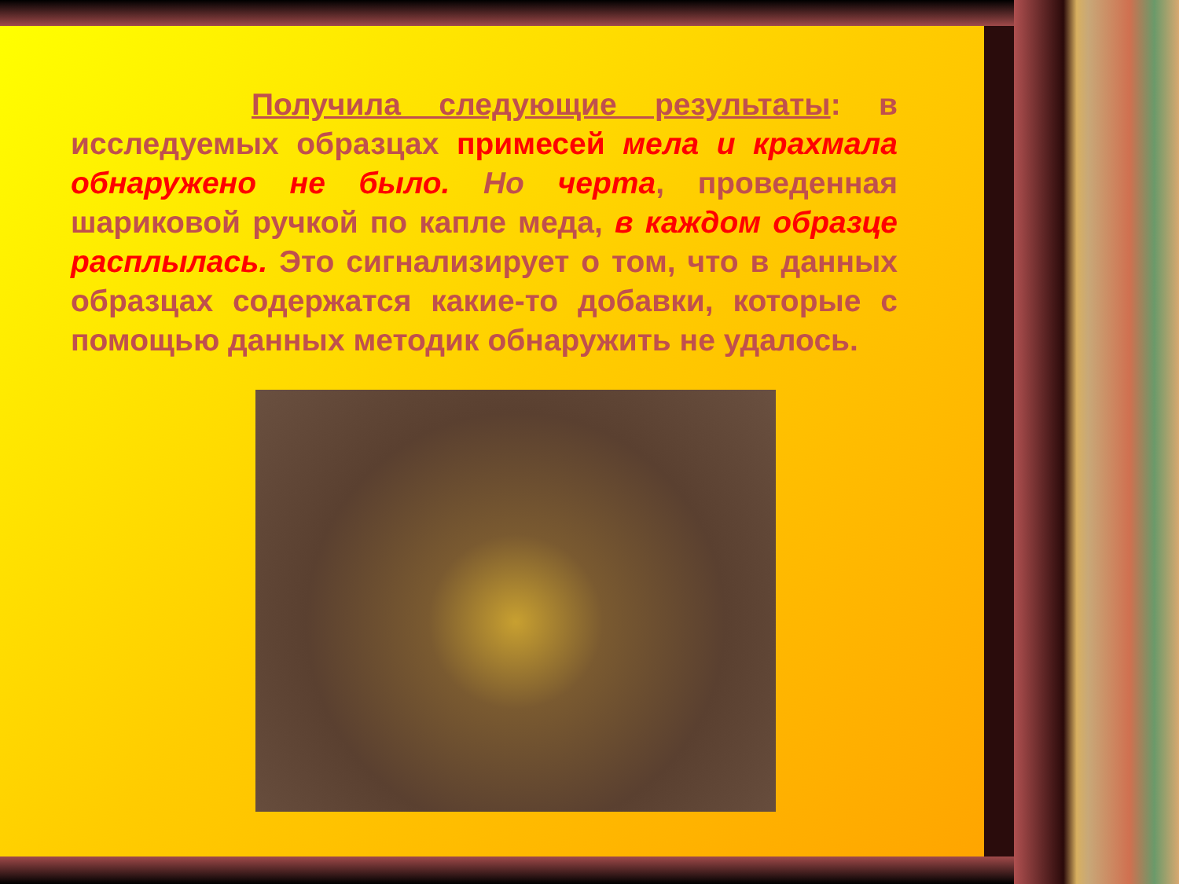Получила следующие результаты: в исследуемых образцах примесей мела и крахмала обнаружено не было. Но черта, проведенная шариковой ручкой по капле меда, в каждом образце расплылась. Это сигнализирует о том, что в данных образцах содержатся какие-то добавки, которые с помощью данных методик обнаружить не удалось.